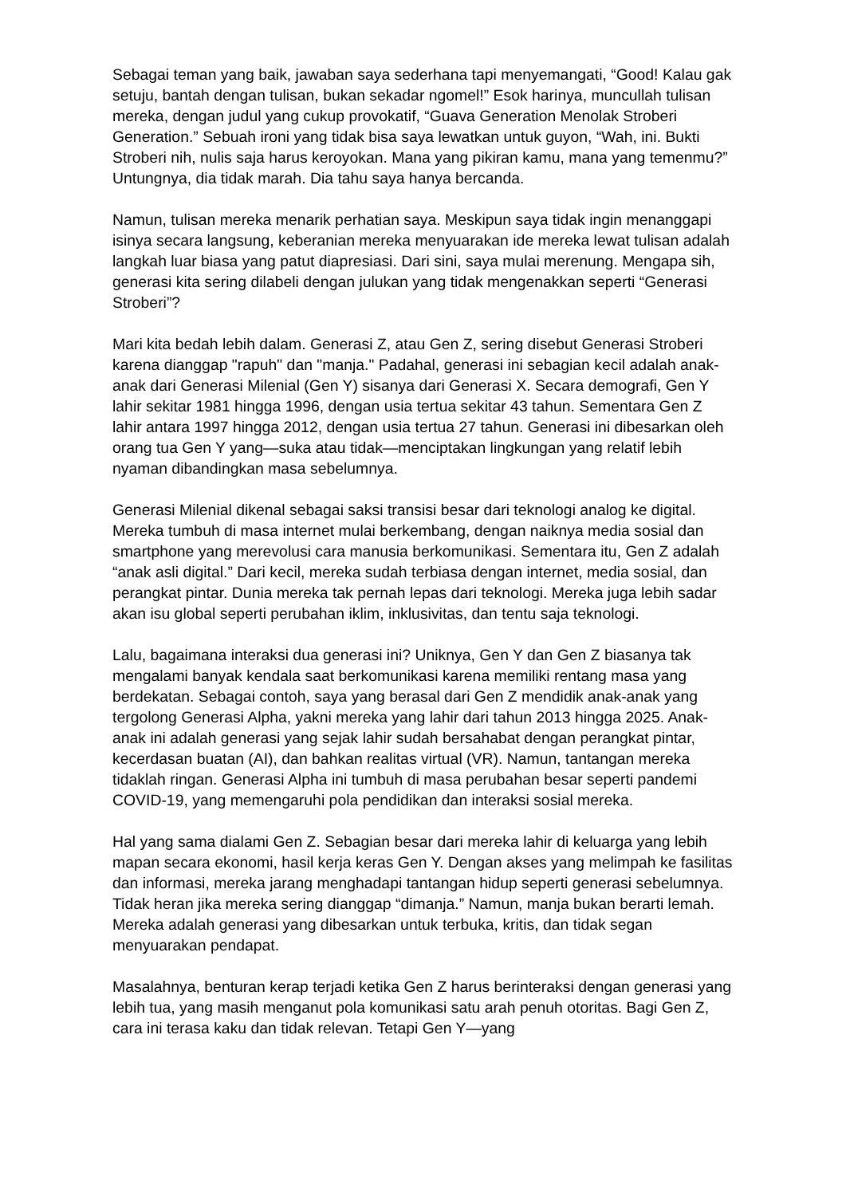Sebagai teman yang baik, jawaban saya sederhana tapi menyemangati, “Good! Kalau gak setuju, bantah dengan tulisan, bukan sekadar ngomel!” Esok harinya, muncullah tulisan mereka, dengan judul yang cukup provokatif, “Guava Generation Menolak Stroberi Generation.” Sebuah ironi yang tidak bisa saya lewatkan untuk guyon, “Wah, ini. Bukti Stroberi nih, nulis saja harus keroyokan. Mana yang pikiran kamu, mana yang temenmu?” Untungnya, dia tidak marah. Dia tahu saya hanya bercanda.
Namun, tulisan mereka menarik perhatian saya. Meskipun saya tidak ingin menanggapi isinya secara langsung, keberanian mereka menyuarakan ide mereka lewat tulisan adalah langkah luar biasa yang patut diapresiasi. Dari sini, saya mulai merenung. Mengapa sih, generasi kita sering dilabeli dengan julukan yang tidak mengenakkan seperti “Generasi Stroberi”?
Mari kita bedah lebih dalam. Generasi Z, atau Gen Z, sering disebut Generasi Stroberi karena dianggap "rapuh" dan "manja." Padahal, generasi ini sebagian kecil adalah anak-anak dari Generasi Milenial (Gen Y) sisanya dari Generasi X. Secara demografi, Gen Y lahir sekitar 1981 hingga 1996, dengan usia tertua sekitar 43 tahun. Sementara Gen Z lahir antara 1997 hingga 2012, dengan usia tertua 27 tahun. Generasi ini dibesarkan oleh orang tua Gen Y yang—suka atau tidak—menciptakan lingkungan yang relatif lebih nyaman dibandingkan masa sebelumnya.
Generasi Milenial dikenal sebagai saksi transisi besar dari teknologi analog ke digital. Mereka tumbuh di masa internet mulai berkembang, dengan naiknya media sosial dan smartphone yang merevolusi cara manusia berkomunikasi. Sementara itu, Gen Z adalah “anak asli digital.” Dari kecil, mereka sudah terbiasa dengan internet, media sosial, dan perangkat pintar. Dunia mereka tak pernah lepas dari teknologi. Mereka juga lebih sadar akan isu global seperti perubahan iklim, inklusivitas, dan tentu saja teknologi.
Lalu, bagaimana interaksi dua generasi ini? Uniknya, Gen Y dan Gen Z biasanya tak mengalami banyak kendala saat berkomunikasi karena memiliki rentang masa yang berdekatan. Sebagai contoh, saya yang berasal dari Gen Z mendidik anak-anak yang tergolong Generasi Alpha, yakni mereka yang lahir dari tahun 2013 hingga 2025. Anak-anak ini adalah generasi yang sejak lahir sudah bersahabat dengan perangkat pintar, kecerdasan buatan (AI), dan bahkan realitas virtual (VR). Namun, tantangan mereka tidaklah ringan. Generasi Alpha ini tumbuh di masa perubahan besar seperti pandemi COVID-19, yang memengaruhi pola pendidikan dan interaksi sosial mereka.
Hal yang sama dialami Gen Z. Sebagian besar dari mereka lahir di keluarga yang lebih mapan secara ekonomi, hasil kerja keras Gen Y. Dengan akses yang melimpah ke fasilitas dan informasi, mereka jarang menghadapi tantangan hidup seperti generasi sebelumnya. Tidak heran jika mereka sering dianggap “dimanja.” Namun, manja bukan berarti lemah. Mereka adalah generasi yang dibesarkan untuk terbuka, kritis, dan tidak segan menyuarakan pendapat.
Masalahnya, benturan kerap terjadi ketika Gen Z harus berinteraksi dengan generasi yang lebih tua, yang masih menganut pola komunikasi satu arah penuh otoritas. Bagi Gen Z, cara ini terasa kaku dan tidak relevan. Tetapi Gen Y—yang